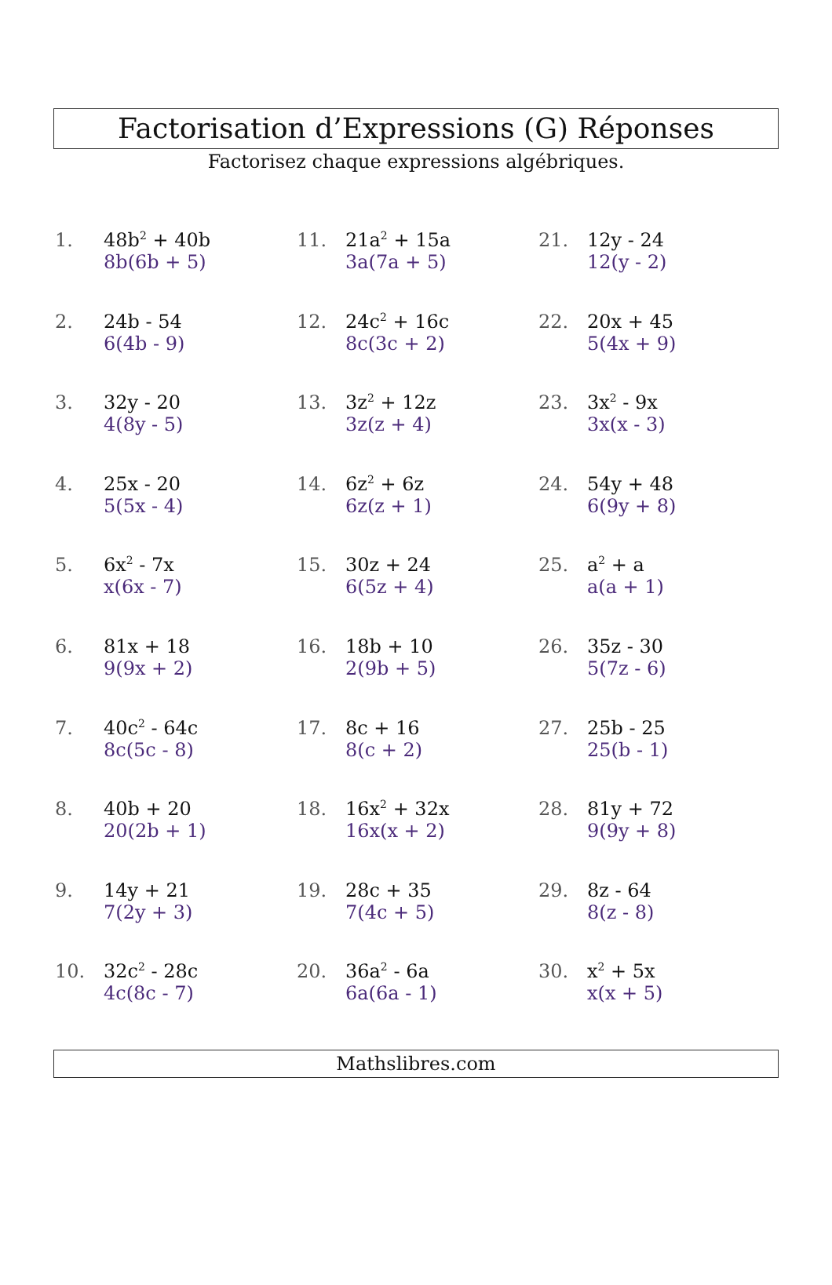Factorisation d’Expressions (G) Réponses
Factorisez chaque expressions algébriques.
1. 48b<sup>2</sup> + 40b
8b(6b + 5)
2. 24b - 54
6(4b - 9)
3. 32y - 20
4(8y - 5)
4. 25x - 20
5(5x - 4)
5. 6x<sup>2</sup> - 7x
x(6x - 7)
6. 81x + 18
9(9x + 2)
7. 40c<sup>2</sup> - 64c
8c(5c - 8)
8. 40b + 20
20(2b + 1)
9. 14y + 21
7(2y + 3)
10. 32c<sup>2</sup> - 28c
4c(8c - 7)
11. 21a<sup>2</sup> + 15a
3a(7a + 5)
12. 24c<sup>2</sup> + 16c
8c(3c + 2)
13. 3z<sup>2</sup> + 12z
3z(z + 4)
14. 6z<sup>2</sup> + 6z
6z(z + 1)
15. 30z + 24
6(5z + 4)
16. 18b + 10
2(9b + 5)
17. 8c + 16
8(c + 2)
18. 16x<sup>2</sup> + 32x
16x(x + 2)
19. 28c + 35
7(4c + 5)
20. 36a<sup>2</sup> - 6a
6a(6a - 1)
21. 12y - 24
12(y - 2)
22. 20x + 45
5(4x + 9)
23. 3x<sup>2</sup> - 9x
3x(x - 3)
24. 54y + 48
6(9y + 8)
25. a<sup>2</sup> + a
a(a + 1)
26. 35z - 30
5(7z - 6)
27. 25b - 25
25(b - 1)
28. 81y + 72
9(9y + 8)
29. 8z - 64
8(z - 8)
30. x<sup>2</sup> + 5x
x(x + 5)
Mathslibres.com